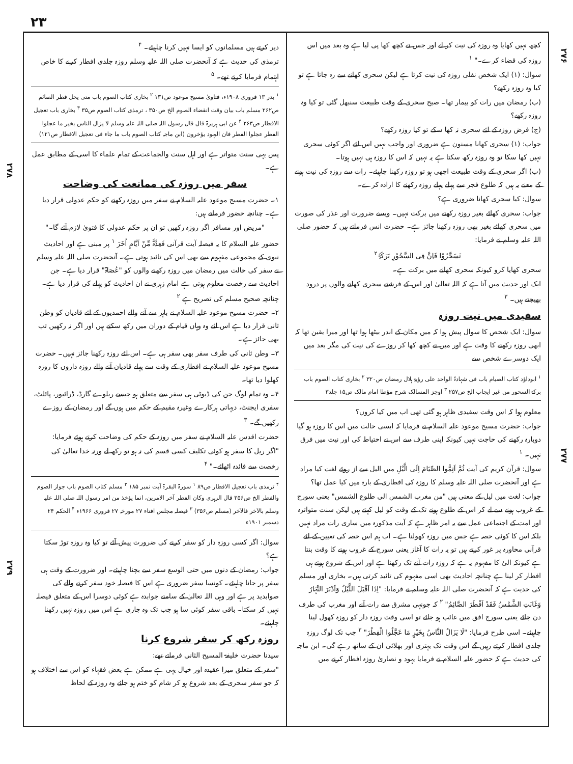۲۳
۲۷۶
۲۷۸
۲۷۷
۲۷۹
کچھ نہیں کھایا وہ روزہ کی نیت کر لے اور جس نے کچھ کھا پی لیا ہے وہ بعد میں اس روزہ کی قضاء کرے۔" <sup>۱</sup>
سوال: (۱) ایک شخص نفلی روزہ کی نیت کرتا ہے لیکن سحری کھانے سے رہ جاتا ہے تو کیا وہ روزہ رکھے؟
(ب) رمضان میں رات کو بیمار تھا۔ صبح سحری کے وقت طبیعت سنبھل گئی تو کیا وہ روزہ رکھے؟
(ج) فرض روزہ کے لئے سحری نہ کھا سکے تو کیا روزہ رکھے؟
جواب: (۱) سحری کھانا مسنون ہے ضروری اور واجب نہیں اس لئے اگر کوئی سحری نہیں کھا سکا تو وہ روزہ رکھ سکتا ہے یہ نہیں کہ اس کا روزہ ہی نہیں ہوتا۔
(ب) اگر سحری کے وقت طبیعت اچھی ہو تو روزہ رکھنا چاہیئے۔ رات سے روزہ کی نیت ہونے کے معنے یہ ہیں کہ طلوع فجر سے پہلے پہلے روزہ رکھنے کا ارادہ کرے۔
سوال: کیا سحری کھانا ضروری ہے؟
جواب: سحری کھائے بغیر روزہ رکھنے میں برکت نہیں۔ ویسے ضرورت اور عذر کی صورت میں سحری کھائے بغیر بھی روزہ رکھنا جائز ہے۔ حضرت انس فرماتے ہیں کہ حضور صلی اللہ علیہ وسلم نے فرمایا:
تَسَحَّرُوْا فَاِنَّ فِی السَّحُوْرِ بَرَکَۃً <sup>۲</sup>
سحری کھایا کرو کیونکہ سحری کھانے میں برکت ہے۔
ایک اور حدیث میں آتا ہے کہ اللہ تعالیٰ اور اس کے فرشتے سحری کھانے والوں پر درود بھیجتے ہیں۔ <sup>۳</sup>
سفیدی میں نیت روزہ
سوال: ایک شخص کا سوال پیش ہوا کہ میں مکان کے اندر بیٹھا ہوا تھا اور میرا یقین تھا کہ ابھی روزہ رکھنے کا وقت ہے اور میں نے کچھ کھا کر روزے کی نیت کی مگر بعد میں ایک دوسرے شخص سے
<sup>۱</sup> ابوداؤد کتاب الصیام باب فی شہادۃ الواحد علی رؤیۃ ہلال رمضان ص۳۲۰ <sup>۲</sup> بخاری کتاب الصوم باب برکۃ السحور من غیر ایجاب الخ ص۲۵۷ <sup>۳</sup> اوجز المسالک شرح مؤطا امام مالک ص۱۵ جلد۳
معلوم ہوا کہ اس وقت سفیدی ظاہر ہو گئی تھی اب میں کیا کروں؟
جواب: حضرت مسیح موعود علیہ السلام نے فرمایا کہ ایسی حالت میں اس کا روزہ ہو گیا دوبارہ رکھنے کی حاجت نہیں کیونکہ اپنی طرف سے اس نے احتیاط کی اور نیت میں فرق نہیں۔ <sup>۱</sup>
سوال: قرآن کریم کی آیت ثُمَّ اَتِمُّوا الصِّیَامَ اِلَی الَّیْلِ میں الیل سے از روئے لغت کیا مراد ہے اور آنحضرت صلی اللہ علیہ وسلم کا روزہ کی افطاری کے بارہ میں کیا عمل تھا؟
جواب: لغت میں لیل کے معنی ہیں "من مغرب الشمس الی طلوع الشمس" یعنی سورج کے غروب ہونے سے لے کر اس کے طلوع ہونے تک کے وقت کو لیل کہتے ہیں لیکن سنت متواترہ اور امت کے اجتماعی عمل سے یہ امر ظاہر ہے کہ آیت مذکورہ میں ساری رات مراد نہیں بلکہ اس کا کوئی حصہ ہے جس میں روزہ کھولنا ہے۔ اب ہم اس حصہ کی تعیین کے لئے قرآنی محاورہ پر غور کرتے ہیں تو یہ رات کا آغاز یعنی سورج کے غروب ہونے کا وقت بنتا ہے کیونکہ الیٰ کا مفہوم یہ ہے کہ روزہ رات آنے تک رکھنا ہے اور اس کے شروع ہوتے ہی افطار کر لینا ہے چنانچہ احادیث بھی اسی مفہوم کی تائید کرتی ہیں۔ بخاری اور مسلم کی حدیث ہے کہ آنحضرت صلی اللہ علیہ وسلم نے فرمایا: "اِذَا اَقْبَلَ اللَّیْلُ وَاَدْبَرَ النَّہَارُ وَغَابَتِ الشَّمْسُ فَقَدْ اَفْطَرَ الصَّائِمُ" <sup>۲</sup> کہ جونہی مشرق سے رات آنے اور مغرب کی طرف دن جائے یعنی سورج افق میں غائب ہو جائے تو اسی وقت روزہ دار کو روزہ کھول لینا چاہیئے۔ اسی طرح فرمایا: "لَا یَزَالُ النَّاسُ بِخَیْرٍ مَا عَجَّلُوا الْفِطْرَ" <sup>۳</sup> جب تک لوگ روزہ جلدی افطار کرتے رہیں گے اس وقت تک بہتری اور بھلائی ان کے ساتھ رہے گی۔ ابن ماجہ کی حدیث ہے کہ حضور علیہ السلام نے فرمایا یہود و نصاریٰ روزہ افطار کرنے میں
دیر کرتے ہیں مسلمانوں کو ایسا نہیں کرنا چاہیئے۔ <sup>۴</sup>
ترمذی کی حدیث ہے کہ آنحضرت صلی اللہ علیہ وسلم روزہ جلدی افطار کرنے کا خاص اہتمام فرمایا کرتے تھے۔ <sup>۵</sup>
<sup>۱</sup> بدر ۱۳ فروری ۱۹۰۸ء، فتاویٰ مسیح موعود ص۱۳۱ <sup>۲</sup> بخاری کتاب الصوم باب متی یحل فطر الصائم ص۲۶۲ مسلم باب بیان وقت انقضاء الصوم الخ ص۳۵۰ ، ترمذی کتاب الصوم ص۳۵ <sup>۳</sup> بخاری باب تعجیل الافطار ص۲۶۳ <sup>۴</sup> عن ابی ہریرۃ قال قال رسول اللہ صلی اللہ علیہ وسلم لا یزال الناس بخیر ما عجلوا الفطر عجلوا الفطر فان الیہود یؤخرون (ابن ماجہ کتاب الصوم باب ما جاء فی تعجیل الافطار ص۱۲۱)
پس یہی سنت متواتر ہے اور اہل سنت والجماعت کے تمام علماء کا اسی کے مطابق عمل ہے۔
سفر میں روزہ کی ممانعت کی وضاحت
۱۔ حضرت مسیح موعود علیہ السلام نے سفر میں روزہ رکھنے کو حکم عدولی قرار دیا ہے۔ چنانچہ حضور فرماتے ہیں:
"مریض اور مسافر اگر روزہ رکھیں تو ان پر حکم عدولی کا فتویٰ لازم آئے گا۔"
حضور علیہ السلام کا یہ فیصلہ آیت قرآنی فَعِدَّۃٌ مِّنْ اَیَّامٍ اُخَرَ <sup>۱</sup> پر مبنی ہے اور احادیث نبوی کے مجموعی مفہوم سے بھی اس کی تائید ہوتی ہے۔ آنحضرت صلی اللہ علیہ وسلم نے سفر کی حالت میں رمضان میں روزہ رکھنے والوں کو "عُصَاۃ" قرار دیا ہے۔ جن احادیث سے رخصت معلوم ہوتی ہے امام زہری نے ان احادیث کو پہلے کی قرار دیا ہے۔ چنانچہ صحیح مسلم کی تصریح ہے <sup>۲</sup>
۲۔ حضرت مسیح موعود علیہ السلام نے باہر سے آنے والے احمدیوں کے لئے قادیان کو وطن ثانی قرار دیا ہے اس لئے وہ وہاں قیام کے دوران میں رکھ سکتے ہیں اور اگر نہ رکھیں تب بھی جائز ہے۔
۳۔ وطن ثانی کی طرف سفر بھی سفر ہی ہے۔ اس لئے روزہ رکھنا جائز نہیں۔ حضرت مسیح موعود علیہ السلام نے افطاری کے وقت سے پہلے قادیان آنے والے روزہ داروں کا روزہ کھلوا دیا تھا۔
۴۔ وہ تمام لوگ جن کی ڈیوٹی ہی سفر سے متعلق ہو جیسے ریلوے گارڈ، ڈرائیور، پائلٹ، سفری ایجنٹ، دیہاتی ہرکارے وغیرہ مقیم کے حکم میں ہوں گے اور رمضان کے روزے رکھیں گے۔ <sup>۳</sup>
حضرت اقدس علیہ السلام نے سفر میں روزہ کے حکم کی وضاحت کرتے ہوئے فرمایا:
"اگر ریل کا سفر ہو کوئی تکلیف کسی قسم کی نہ ہو تو رکھ لے ورنہ خدا تعالیٰ کی رخصت سے فائدہ اٹھائے۔" <sup>۴</sup>
<sup>۴</sup> ترمذی باب تعجیل الافطار ص۸۹ <sup>۱</sup> سورۃ البقرۃ آیت نمبر ۱۸۵ <sup>۲</sup> مسلم کتاب الصوم باب جواز الصوم والفطر الخ ص۳۵۶ قال الزہری وکان الفطر آخر الامرین، انما یؤخذ من امر رسول اللہ صلی اللہ علیہ وسلم بالآخر فالآخر (مسلم ص۳۵۶) <sup>۳</sup> فیصلہ مجلس افتاء ۲۷ مورخہ ۲۷ فروری ۱۹۶۶ء <sup>۴</sup> الحکم ۲۴ دسمبر ۱۹۰۱ء
سوال: اگر کسی روزہ دار کو سفر کرنے کی ضرورت پیش آئے تو کیا وہ روزہ توڑ سکتا ہے؟
جواب: رمضان کے دنوں میں حتی الوسع سفر سے بچنا چاہیئے۔ اور ضرورت کے وقت ہی سفر پر جانا چاہیئے۔ کونسا سفر ضروری ہے اس کا فیصلہ خود سفر کرنے والے کی صوابدید پر ہے اور وہی اللہ تعالیٰ کے سامنے جوابدہ ہے کوئی دوسرا اس کے متعلق فیصلہ نہیں کر سکتا۔ باقی سفر کوئی سا ہو جب تک وہ جاری ہے اس میں روزہ نہیں رکھنا چاہیئے۔
روزہ رکھ کر سفر شروع کرنا
سیدنا حضرت خلیفۃ المسیح الثانی فرماتے تھے:
"سفر کے متعلق میرا عقیدہ اور خیال یہی ہے ممکن ہے بعض فقہاء کو اس سے اختلاف ہو کہ جو سفر سحری کے بعد شروع ہو کر شام کو ختم ہو جائے وہ روزہ کے لحاظ